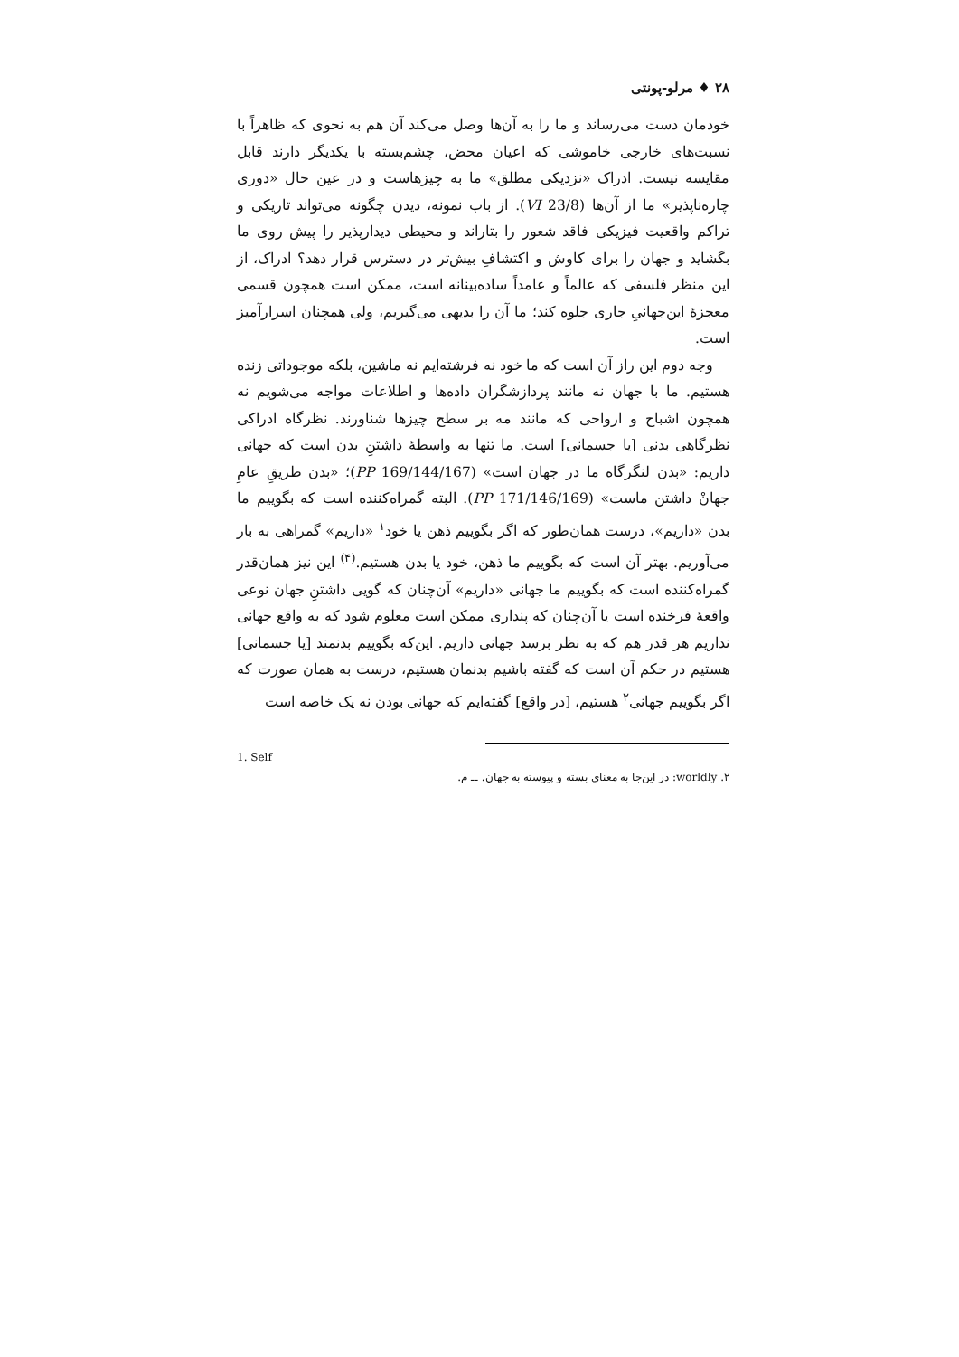۲۸ ♦ مرلو-پونتی
خودمان دست می‌رساند و ما را به آن‌ها وصل می‌کند آن هم به نحوی که ظاهراً با نسبت‌های خارجی خاموشی که اعیان محض، چشم‌بسته با یکدیگر دارند قابل مقایسه نیست. ادراک «نزدیکی مطلق» ما به چیزهاست و در عین حال «دوری چاره‌ناپذیر» ما از آن‌ها (VI 23/8). از باب نمونه، دیدن چگونه می‌تواند تاریکی و تراکم واقعیت فیزیکی فاقد شعور را بتاراند و محیطی دیدارپذیر را پیش روی ما بگشاید و جهان را برای کاوش و اکتشافِ بیش‌تر در دسترس قرار دهد؟ ادراک، از این منظر فلسفی که عالماً و عامداً ساده‌بینانه است، ممکن است همچون قسمی معجزهٔ این‌جهانیِ جاری جلوه کند؛ ما آن را بدیهی می‌گیریم، ولی همچنان اسرارآمیز است.
وجه دوم این راز آن است که ما خود نه فرشته‌ایم نه ماشین، بلکه موجوداتی زنده هستیم. ما با جهان نه مانند پردازشگران داده‌ها و اطلاعات مواجه می‌شویم نه همچون اشباح و ارواحی که مانند مه بر سطح چیزها شناورند. نظرگاه ادراکی نظرگاهی بدنی [یا جسمانی] است. ما تنها به واسطهٔ داشتنِ بدن است که جهانی داریم: «بدن لنگرگاه ما در جهان است» (PP 169/144/167)؛ «بدن طریقِ عامِ جهانْ داشتن ماست» (PP 171/146/169). البته گمراه‌کننده است که بگوییم ما بدن «داریم»، درست همان‌طور که اگر بگوییم ذهن یا خود<sup>۱</sup> «داریم» گمراهی به بار می‌آوریم. بهتر آن است که بگوییم ما ذهن، خود یا بدن هستیم.<sup>(۴)</sup> این نیز همان‌قدر گمراه‌کننده است که بگوییم ما جهانی «داریم» آن‌چنان که گویی داشتنِ جهان نوعی واقعهٔ فرخنده است یا آن‌چنان که پنداری ممکن است معلوم شود که به واقع جهانی نداریم هر قدر هم که به نظر برسد جهانی داریم. این‌که بگوییم بدنمند [یا جسمانی] هستیم در حکم آن است که گفته باشیم بدنمان هستیم، درست به همان صورت که اگر بگوییم جهانی<sup>۲</sup> هستیم، [در واقع] گفته‌ایم که جهانی بودن نه یک خاصه است
1. Self
۲. worldly: در این‌جا به معنای بسته و پیوسته به جهان. ــ م.